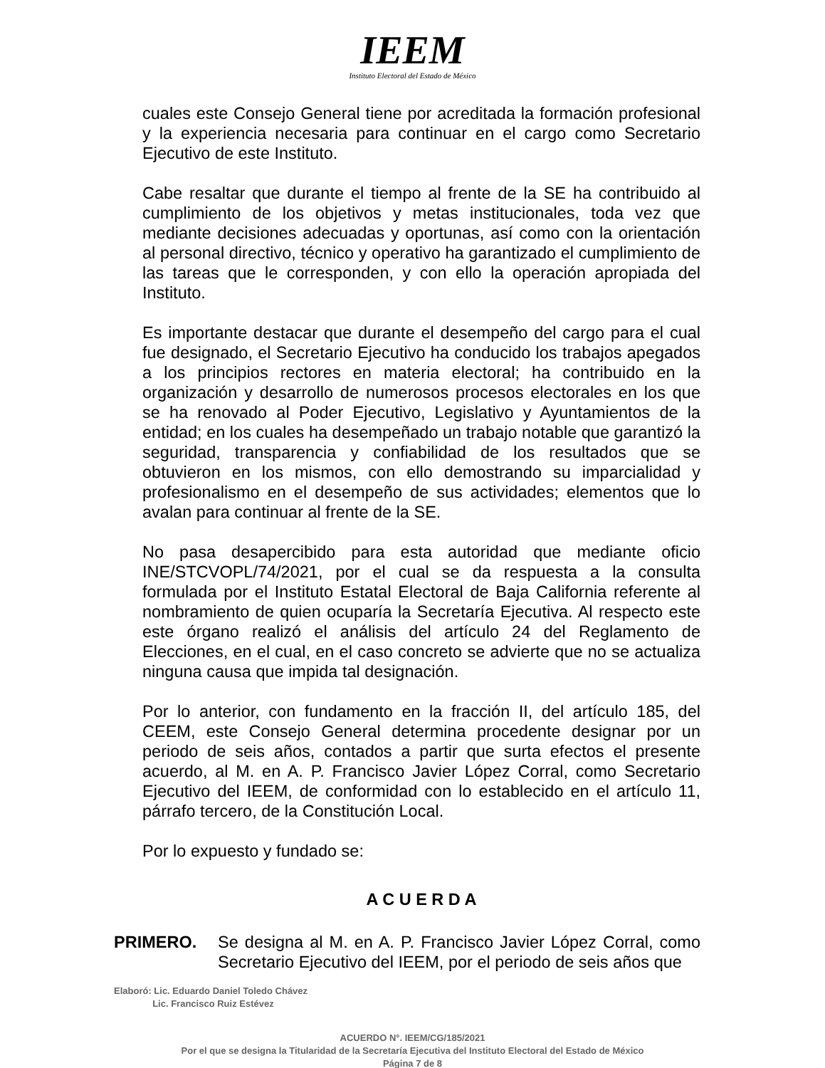IEEM
Instituto Electoral del Estado de México
cuales este Consejo General tiene por acreditada la formación profesional y la experiencia necesaria para continuar en el cargo como Secretario Ejecutivo de este Instituto.
Cabe resaltar que durante el tiempo al frente de la SE ha contribuido al cumplimiento de los objetivos y metas institucionales, toda vez que mediante decisiones adecuadas y oportunas, así como con la orientación al personal directivo, técnico y operativo ha garantizado el cumplimiento de las tareas que le corresponden, y con ello la operación apropiada del Instituto.
Es importante destacar que durante el desempeño del cargo para el cual fue designado, el Secretario Ejecutivo ha conducido los trabajos apegados a los principios rectores en materia electoral; ha contribuido en la organización y desarrollo de numerosos procesos electorales en los que se ha renovado al Poder Ejecutivo, Legislativo y Ayuntamientos de la entidad; en los cuales ha desempeñado un trabajo notable que garantizó la seguridad, transparencia y confiabilidad de los resultados que se obtuvieron en los mismos, con ello demostrando su imparcialidad y profesionalismo en el desempeño de sus actividades; elementos que lo avalan para continuar al frente de la SE.
No pasa desapercibido para esta autoridad que mediante oficio INE/STCVOPL/74/2021, por el cual se da respuesta a la consulta formulada por el Instituto Estatal Electoral de Baja California referente al nombramiento de quien ocuparía la Secretaría Ejecutiva. Al respecto este este órgano realizó el análisis del artículo 24 del Reglamento de Elecciones, en el cual, en el caso concreto se advierte que no se actualiza ninguna causa que impida tal designación.
Por lo anterior, con fundamento en la fracción II, del artículo 185, del CEEM, este Consejo General determina procedente designar por un periodo de seis años, contados a partir que surta efectos el presente acuerdo, al M. en A. P. Francisco Javier López Corral, como Secretario Ejecutivo del IEEM, de conformidad con lo establecido en el artículo 11, párrafo tercero, de la Constitución Local.
Por lo expuesto y fundado se:
A C U E R D A
PRIMERO. Se designa al M. en A. P. Francisco Javier López Corral, como Secretario Ejecutivo del IEEM, por el periodo de seis años que
Elaboró: Lic. Eduardo Daniel Toledo Chávez
Lic. Francisco Ruiz Estévez
ACUERDO N°. IEEM/CG/185/2021
Por el que se designa la Titularidad de la Secretaría Ejecutiva del Instituto Electoral del Estado de México
Página 7 de 8